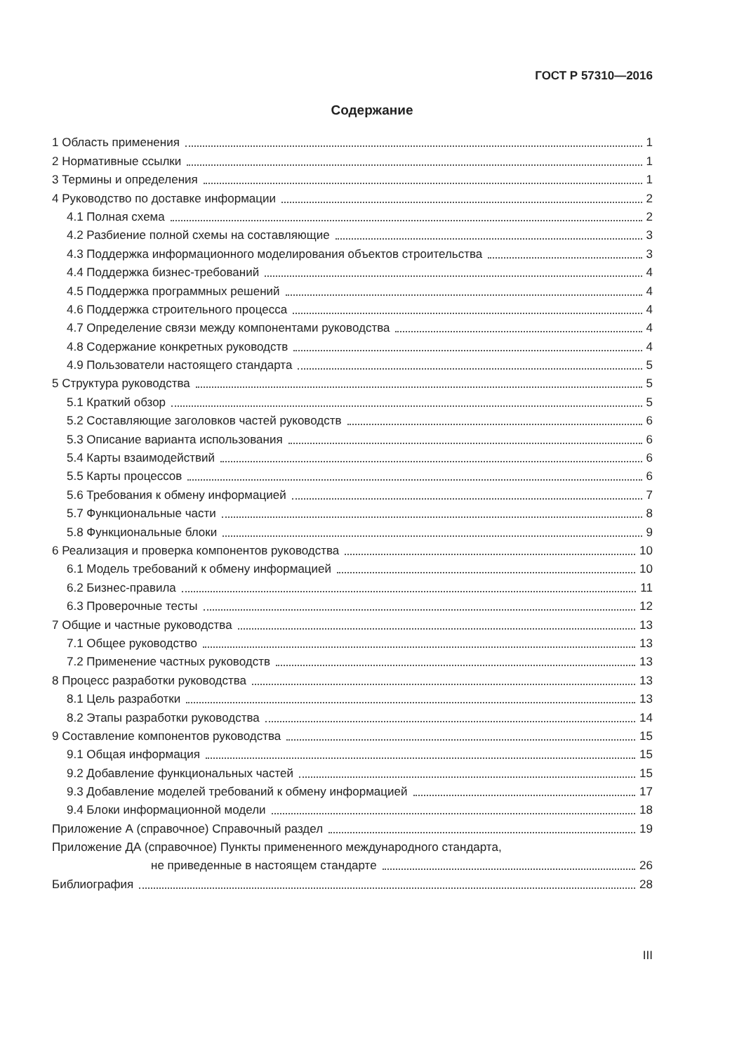ГОСТ Р 57310—2016
Содержание
1 Область применения 1
2 Нормативные ссылки 1
3 Термины и определения 1
4 Руководство по доставке информации 2
4.1 Полная схема 2
4.2 Разбиение полной схемы на составляющие 3
4.3 Поддержка информационного моделирования объектов строительства 3
4.4 Поддержка бизнес-требований 4
4.5 Поддержка программных решений 4
4.6 Поддержка строительного процесса 4
4.7 Определение связи между компонентами руководства 4
4.8 Содержание конкретных руководств 4
4.9 Пользователи настоящего стандарта 5
5 Структура руководства 5
5.1 Краткий обзор 5
5.2 Составляющие заголовков частей руководств 6
5.3 Описание варианта использования 6
5.4 Карты взаимодействий 6
5.5 Карты процессов 6
5.6 Требования к обмену информацией 7
5.7 Функциональные части 8
5.8 Функциональные блоки 9
6 Реализация и проверка компонентов руководства 10
6.1 Модель требований к обмену информацией 10
6.2 Бизнес-правила 11
6.3 Проверочные тесты 12
7 Общие и частные руководства 13
7.1 Общее руководство 13
7.2 Применение частных руководств 13
8 Процесс разработки руководства 13
8.1 Цель разработки 13
8.2 Этапы разработки руководства 14
9 Составление компонентов руководства 15
9.1 Общая информация 15
9.2 Добавление функциональных частей 15
9.3 Добавление моделей требований к обмену информацией 17
9.4 Блоки информационной модели 18
Приложение А (справочное) Справочный раздел 19
Приложение ДА (справочное) Пункты примененного международного стандарта,
не приведенные в настоящем стандарте 26
Библиография 28
III